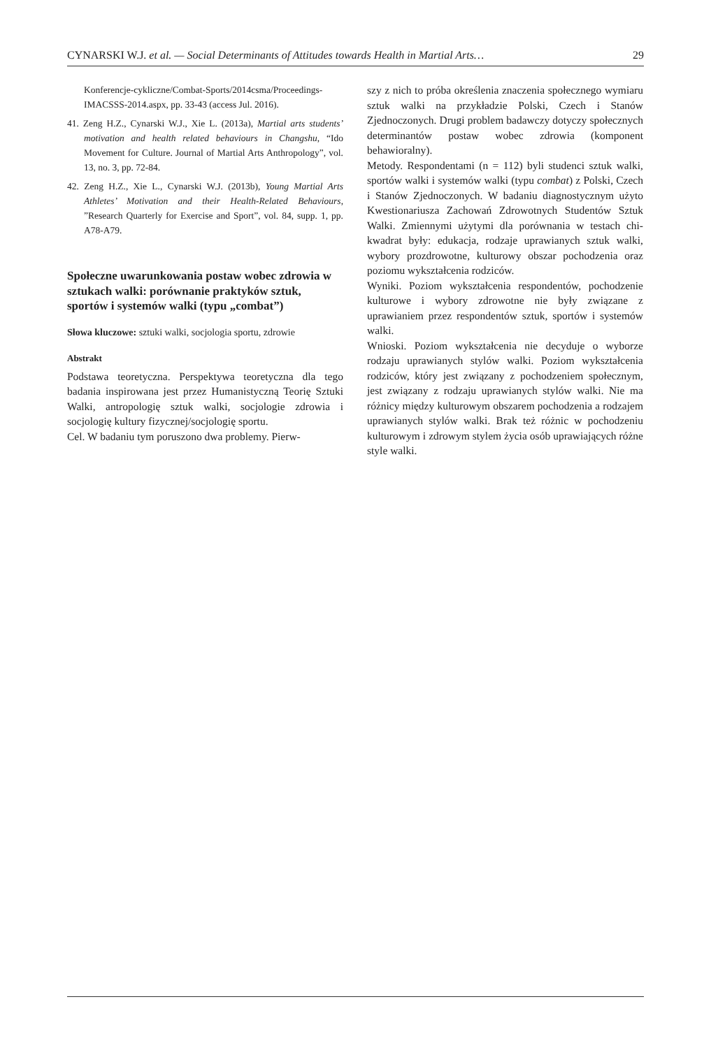CYNARSKI W.J. et al. — Social Determinants of Attitudes towards Health in Martial Arts… 29
Konferencje-cykliczne/Combat-Sports/2014csma/Proceedings-IMACSSS-2014.aspx, pp. 33-43 (access Jul. 2016).
41. Zeng H.Z., Cynarski W.J., Xie L. (2013a), Martial arts students’ motivation and health related behaviours in Changshu, “Ido Movement for Culture. Journal of Martial Arts Anthropology”, vol. 13, no. 3, pp. 72-84.
42. Zeng H.Z., Xie L., Cynarski W.J. (2013b), Young Martial Arts Athletes’ Motivation and their Health-Related Behaviours, ”Research Quarterly for Exercise and Sport”, vol. 84, supp. 1, pp. A78-A79.
Społeczne uwarunkowania postaw wobec zdrowia w sztukach walki: porównanie praktyków sztuk, sportów i systemów walki (typu „combat”)
Słowa kluczowe: sztuki walki, socjologia sportu, zdrowie
Abstrakt
Podstawa teoretyczna. Perspektywa teoretyczna dla tego badania inspirowana jest przez Humanistyczną Teorię Sztuki Walki, antropologię sztuk walki, socjologie zdrowia i socjologię kultury fizycznej/socjologię sportu.
Cel. W badaniu tym poruszono dwa problemy. Pierw-
szy z nich to próba określenia znaczenia społecznego wymiaru sztuk walki na przykładzie Polski, Czech i Stanów Zjednoczonych. Drugi problem badawczy dotyczy społecznych determinantów postaw wobec zdrowia (komponent behawioralny).
Metody. Respondentami (n = 112) byli studenci sztuk walki, sportów walki i systemów walki (typu combat) z Polski, Czech i Stanów Zjednoczonych. W badaniu diagnostycznym użyto Kwestionariusza Zachowań Zdrowotnych Studentów Sztuk Walki. Zmiennymi użytymi dla porównania w testach chi-kwadrat były: edukacja, rodzaje uprawianych sztuk walki, wybory prozdrowotne, kulturowy obszar pochodzenia oraz poziomu wykształcenia rodziców.
Wyniki. Poziom wykształcenia respondentów, pochodzenie kulturowe i wybory zdrowotne nie były związane z uprawianiem przez respondentów sztuk, sportów i systemów walki.
Wnioski. Poziom wykształcenia nie decyduje o wyborze rodzaju uprawianych stylów walki. Poziom wykształcenia rodziców, który jest związany z pochodzeniem społecznym, jest związany z rodzaju uprawianych stylów walki. Nie ma różnicy między kulturowym obszarem pochodzenia a rodzajem uprawianych stylów walki. Brak też różnic w pochodzeniu kulturowym i zdrowym stylem życia osób uprawiających różne style walki.